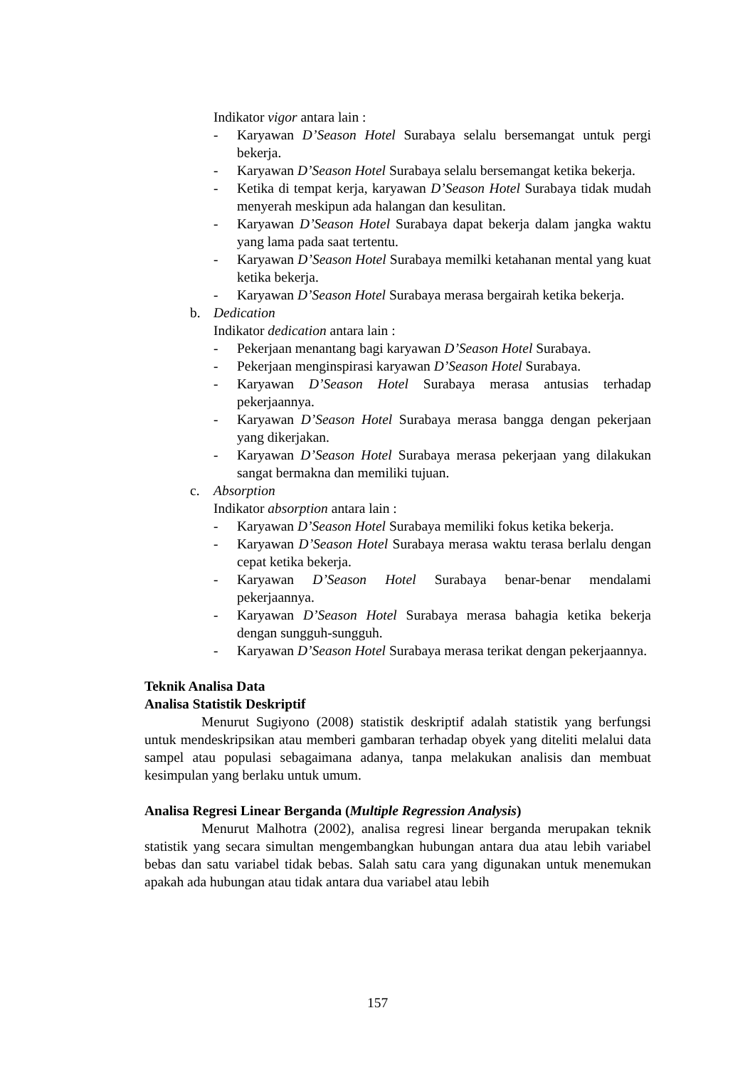Indikator vigor antara lain :
- Karyawan D’Season Hotel Surabaya selalu bersemangat untuk pergi bekerja.
- Karyawan D’Season Hotel Surabaya selalu bersemangat ketika bekerja.
- Ketika di tempat kerja, karyawan D’Season Hotel Surabaya tidak mudah menyerah meskipun ada halangan dan kesulitan.
- Karyawan D’Season Hotel Surabaya dapat bekerja dalam jangka waktu yang lama pada saat tertentu.
- Karyawan D’Season Hotel Surabaya memilki ketahanan mental yang kuat ketika bekerja.
- Karyawan D’Season Hotel Surabaya merasa bergairah ketika bekerja.
b. Dedication
Indikator dedication antara lain :
- Pekerjaan menantang bagi karyawan D’Season Hotel Surabaya.
- Pekerjaan menginspirasi karyawan D’Season Hotel Surabaya.
- Karyawan D’Season Hotel Surabaya merasa antusias terhadap pekerjaannya.
- Karyawan D’Season Hotel Surabaya merasa bangga dengan pekerjaan yang dikerjakan.
- Karyawan D’Season Hotel Surabaya merasa pekerjaan yang dilakukan sangat bermakna dan memiliki tujuan.
c. Absorption
Indikator absorption antara lain :
- Karyawan D’Season Hotel Surabaya memiliki fokus ketika bekerja.
- Karyawan D’Season Hotel Surabaya merasa waktu terasa berlalu dengan cepat ketika bekerja.
- Karyawan D’Season Hotel Surabaya benar-benar mendalami pekerjaannya.
- Karyawan D’Season Hotel Surabaya merasa bahagia ketika bekerja dengan sungguh-sungguh.
- Karyawan D’Season Hotel Surabaya merasa terikat dengan pekerjaannya.
Teknik Analisa Data
Analisa Statistik Deskriptif
Menurut Sugiyono (2008) statistik deskriptif adalah statistik yang berfungsi untuk mendeskripsikan atau memberi gambaran terhadap obyek yang diteliti melalui data sampel atau populasi sebagaimana adanya, tanpa melakukan analisis dan membuat kesimpulan yang berlaku untuk umum.
Analisa Regresi Linear Berganda (Multiple Regression Analysis)
Menurut Malhotra (2002), analisa regresi linear berganda merupakan teknik statistik yang secara simultan mengembangkan hubungan antara dua atau lebih variabel bebas dan satu variabel tidak bebas. Salah satu cara yang digunakan untuk menemukan apakah ada hubungan atau tidak antara dua variabel atau lebih
157